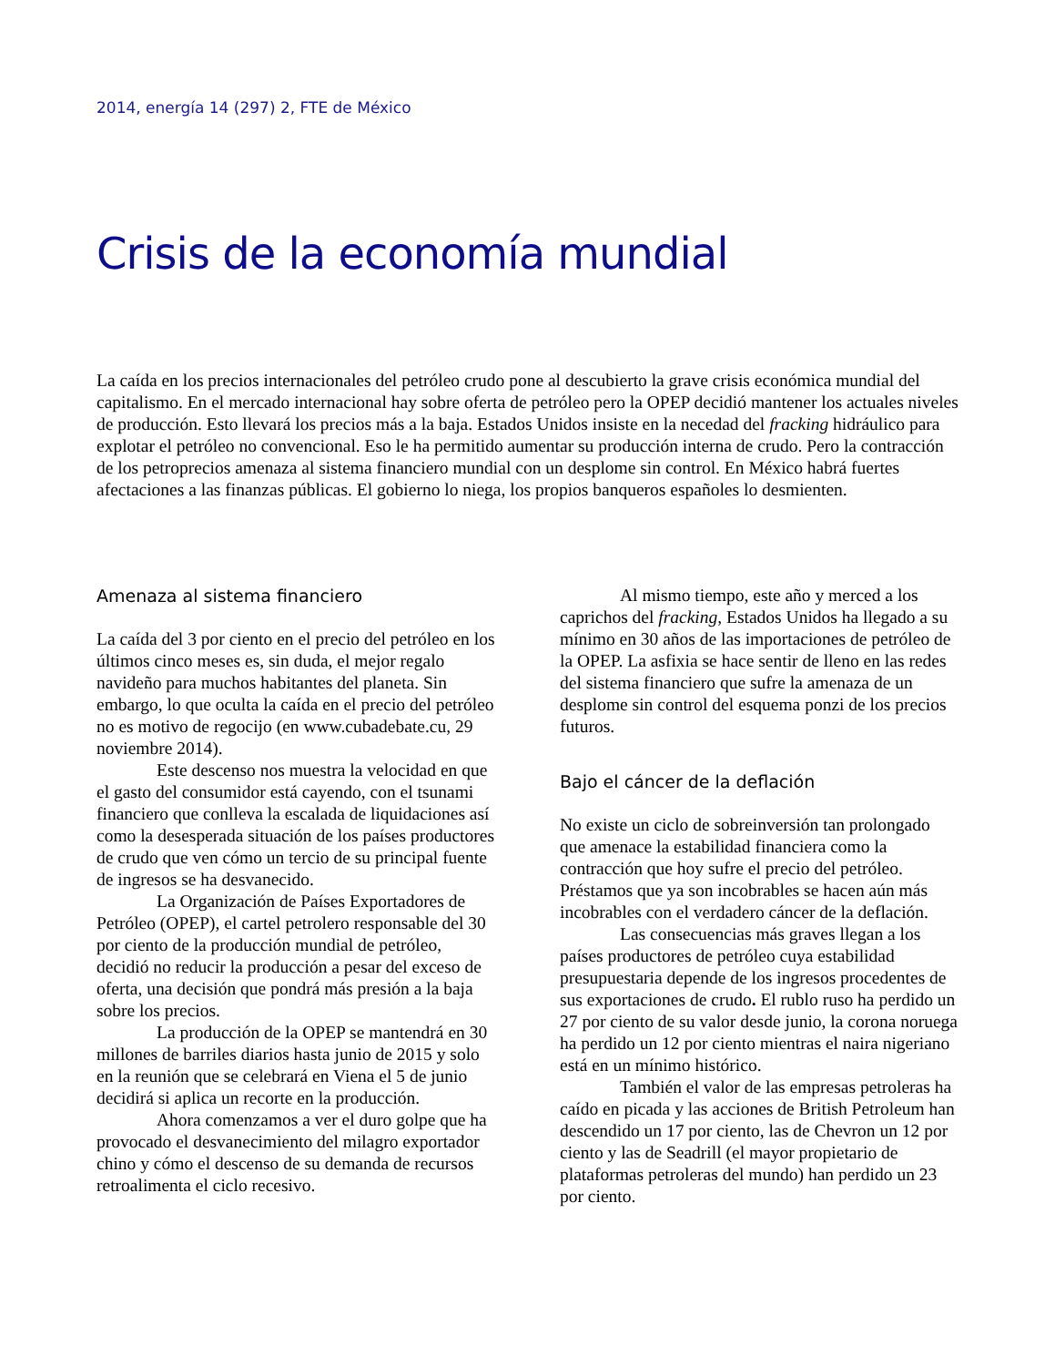2014, energía 14 (297) 2, FTE de México
Crisis de la economía mundial
La caída en los precios internacionales del petróleo crudo pone al descubierto la grave crisis económica mundial del capitalismo. En el mercado internacional hay sobre oferta de petróleo pero la OPEP decidió mantener los actuales niveles de producción. Esto llevará los precios más a la baja. Estados Unidos insiste en la necedad del fracking hidráulico para explotar el petróleo no convencional. Eso le ha permitido aumentar su producción interna de crudo. Pero la contracción de los petroprecios amenaza al sistema financiero mundial con un desplome sin control. En México habrá fuertes afectaciones a las finanzas públicas. El gobierno lo niega, los propios banqueros españoles lo desmienten.
Amenaza al sistema financiero
La caída del 3 por ciento en el precio del petróleo en los últimos cinco meses es, sin duda, el mejor regalo navideño para muchos habitantes del planeta. Sin embargo, lo que oculta la caída en el precio del petróleo no es motivo de regocijo (en www.cubadebate.cu, 29 noviembre 2014).
Este descenso nos muestra la velocidad en que el gasto del consumidor está cayendo, con el tsunami financiero que conlleva la escalada de liquidaciones así como la desesperada situación de los países productores de crudo que ven cómo un tercio de su principal fuente de ingresos se ha desvanecido.
La Organización de Países Exportadores de Petróleo (OPEP), el cartel petrolero responsable del 30 por ciento de la producción mundial de petróleo, decidió no reducir la producción a pesar del exceso de oferta, una decisión que pondrá más presión a la baja sobre los precios.
La producción de la OPEP se mantendrá en 30 millones de barriles diarios hasta junio de 2015 y solo en la reunión que se celebrará en Viena el 5 de junio decidirá si aplica un recorte en la producción.
Ahora comenzamos a ver el duro golpe que ha provocado el desvanecimiento del milagro exportador chino y cómo el descenso de su demanda de recursos retroalimenta el ciclo recesivo.
Al mismo tiempo, este año y merced a los caprichos del fracking, Estados Unidos ha llegado a su mínimo en 30 años de las importaciones de petróleo de la OPEP. La asfixia se hace sentir de lleno en las redes del sistema financiero que sufre la amenaza de un desplome sin control del esquema ponzi de los precios futuros.
Bajo el cáncer de la deflación
No existe un ciclo de sobreinversión tan prolongado que amenace la estabilidad financiera como la contracción que hoy sufre el precio del petróleo. Préstamos que ya son incobrables se hacen aún más incobrables con el verdadero cáncer de la deflación.
Las consecuencias más graves llegan a los países productores de petróleo cuya estabilidad presupuestaria depende de los ingresos procedentes de sus exportaciones de crudo. El rublo ruso ha perdido un 27 por ciento de su valor desde junio, la corona noruega ha perdido un 12 por ciento mientras el naira nigeriano está en un mínimo histórico.
También el valor de las empresas petroleras ha caído en picada y las acciones de British Petroleum han descendido un 17 por ciento, las de Chevron un 12 por ciento y las de Seadrill (el mayor propietario de plataformas petroleras del mundo) han perdido un 23 por ciento.